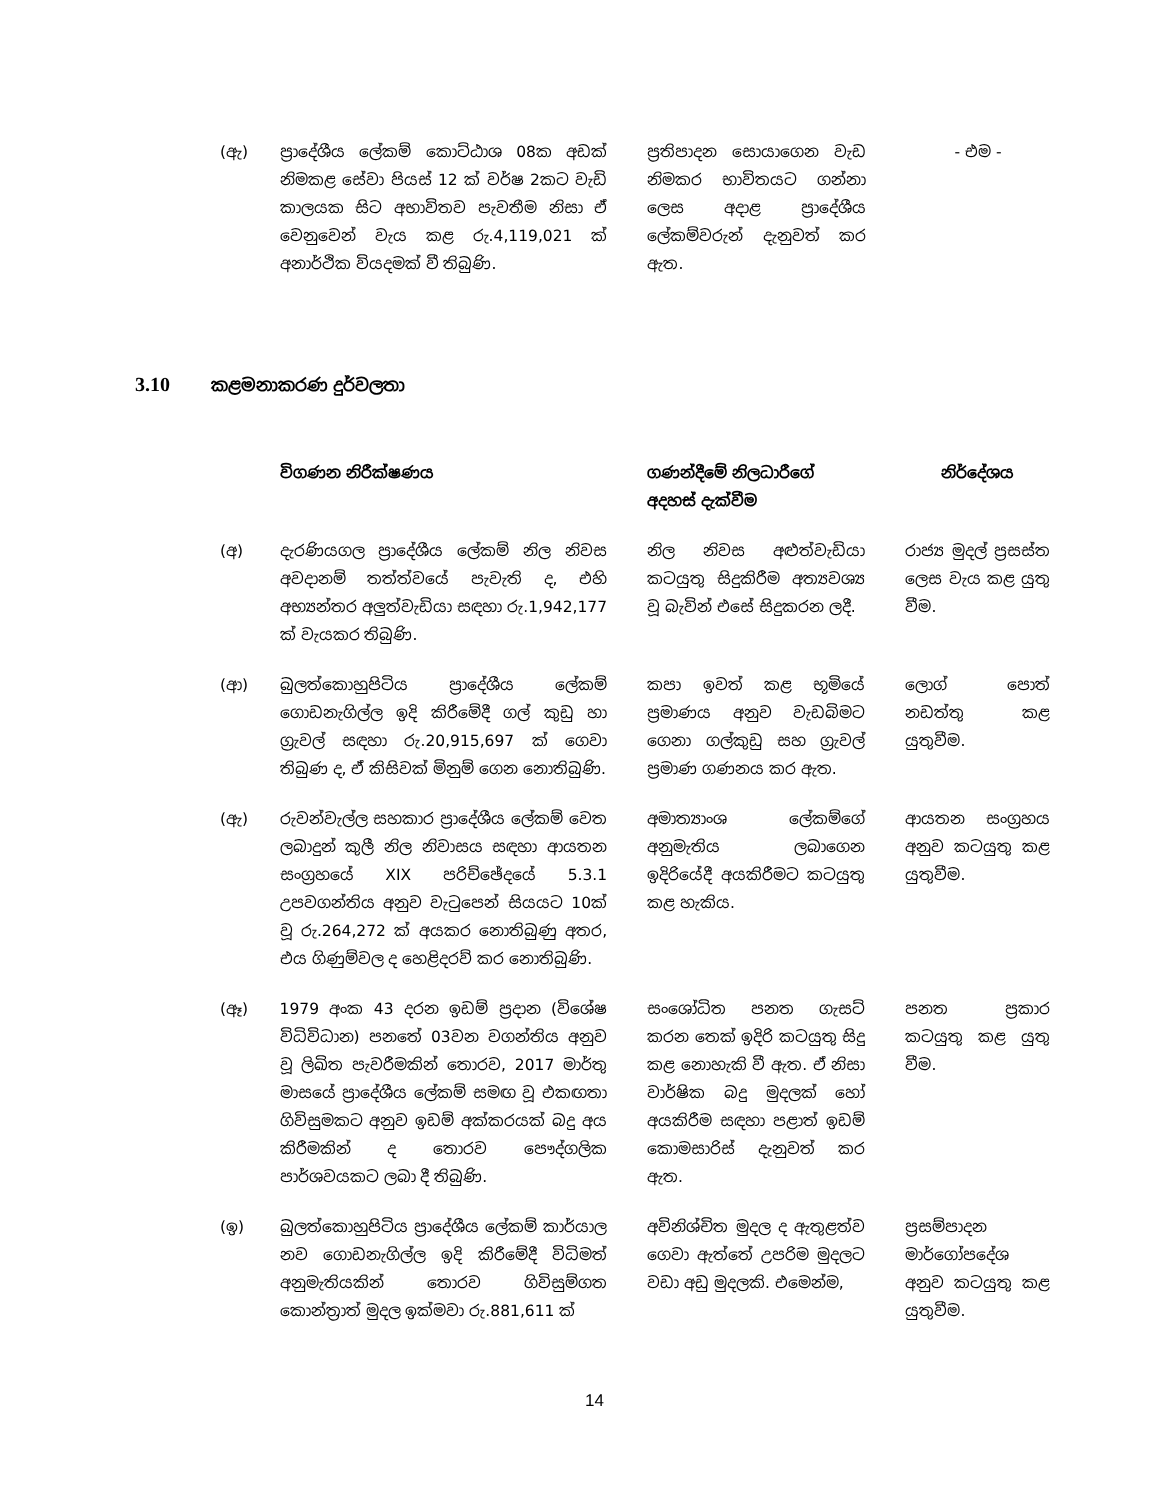| (ඇ) | ප්‍රාදේශීය ලේකම් කොට්ඨාශ 08ක අඩක් නිමකළ සේවා පියස් 12 ක් වර්ෂ 2කට වැඩි කාලයක සිට අභාවිතව පැවතීම නිසා ඒ වෙනුවෙන් වැය කළ රු.4,119,021 ක් අනාර්ථික වියදමක් වී තිබුණි. | ප්‍රතිපාදන සොයාගෙන වැඩ නිමකර භාවිතයට ගන්නා ලෙස අදාළ ප්‍රාදේශීය ලේකම්වරුන් දැනුවත් කර ඇත. | - එම - |
3.10 කළමනාකරණ දුර්වලතා
| | විගණන නිරීක්ෂණය | ගණන්දීමේ නිලධාරීගේ අදහස් දැක්වීම | නිර්දේශය |
| --- | --- | --- | --- |
| (අ) | දැරණියගල ප්‍රාදේශීය ලේකම් නිල නිවස අවදානම් තත්ත්වයේ පැවැති ද, එහි අභ්‍යන්තර අලුත්වැඩියා සඳහා රු.1,942,177 ක් වැයකර තිබුණි. | නිල නිවස අළුත්වැඩියා කටයුතු සිදුකිරීම අත්‍යවශ්‍ය වූ බැවින් එසේ සිදුකරන ලදී. | රාජ්‍ය මුදල් ප්‍රසස්ත ලෙස වැය කළ යුතු වීම. |
| (ආ) | බුලත්කොහුපිටිය ප්‍රාදේශීය ලේකම් ගොඩනැගිල්ල ඉදි කිරීමේදී ගල් කුඩු හා ග්‍රැවල් සඳහා රු.20,915,697 ක් ගෙවා තිබුණ ද, ඒ කිසිවක් මිනුම් ගෙන නොතිබුණි. | කපා ඉවත් කළ භූමියේ ප්‍රමාණය අනුව වැඩබිමට ගෙනා ගල්කුඩු සහ ග්‍රැවල් ප්‍රමාණ ගණනය කර ඇත. | ලොග් පොත් නඩත්තු කළ යුතුවීම. |
| (ඇ) | රුවන්වැල්ල සහකාර ප්‍රාදේශීය ලේකම් වෙත ලබාදුන් කුලී නිල නිවාසය සඳහා ආයතන සංග්‍රහයේ XIX පරිච්ඡේදයේ 5.3.1 උපවගන්තිය අනුව වැටුපෙන් සියයට 10ක් වූ රු.264,272 ක් අයකර නොතිබුණු අතර, එය ගිණුම්වල ද හෙළිදරව් කර නොතිබුණි. | අමාත්‍යාංශ ලේකම්ගේ අනුමැතිය ලබාගෙන ඉදිරියේදී අයකිරීමට කටයුතු කළ හැකිය. | ආයතන සංග්‍රහය අනුව කටයුතු කළ යුතුවීම. |
| (ඈ) | 1979 අංක 43 දරන ඉඩම් ප්‍රදාන (විශේෂ විධිවිධාන) පනතේ 03වන වගන්තිය අනුව වූ ලිඛිත පැවරීමකින් තොරව, 2017 මාර්තු මාසයේ ප්‍රාදේශීය ලේකම් සමඟ වූ එකඟතා ගිවිසුමකට අනුව ඉඩම් අක්කරයක් බදු අය කිරීමකින් ද තොරව පෞද්ගලික පාර්ශවයකට ලබා දී තිබුණි. | සංශෝධිත පනත ගැසට් කරන තෙක් ඉදිරි කටයුතු සිදු කළ නොහැකි වී ඇත. ඒ නිසා වාර්ෂික බදු මුදලක් හෝ අයකිරීම සඳහා පළාත් ඉඩම් කොමසාරිස් දැනුවත් කර ඇත. | පනත ප්‍රකාර කටයුතු කළ යුතු වීම. |
| (ඉ) | බුලත්කොහුපිටිය ප්‍රාදේශීය ලේකම් කාර්යාල නව ගොඩනැගිල්ල ඉදි කිරීමේදී විධිමත් අනුමැතියකින් තොරව ගිවිසුම්ගත කොන්ත්‍රාත් මුදල ඉක්මවා රු.881,611 ක් | අවිනිශ්චිත මුදල ද ඇතුළත්ව ගෙවා ඇත්තේ උපරිම මුදලට වඩා අඩු මුදලකි. එමෙන්ම, | ප්‍රසම්පාදන මාර්ගෝපදේශ අනුව කටයුතු කළ යුතුවීම. |
14